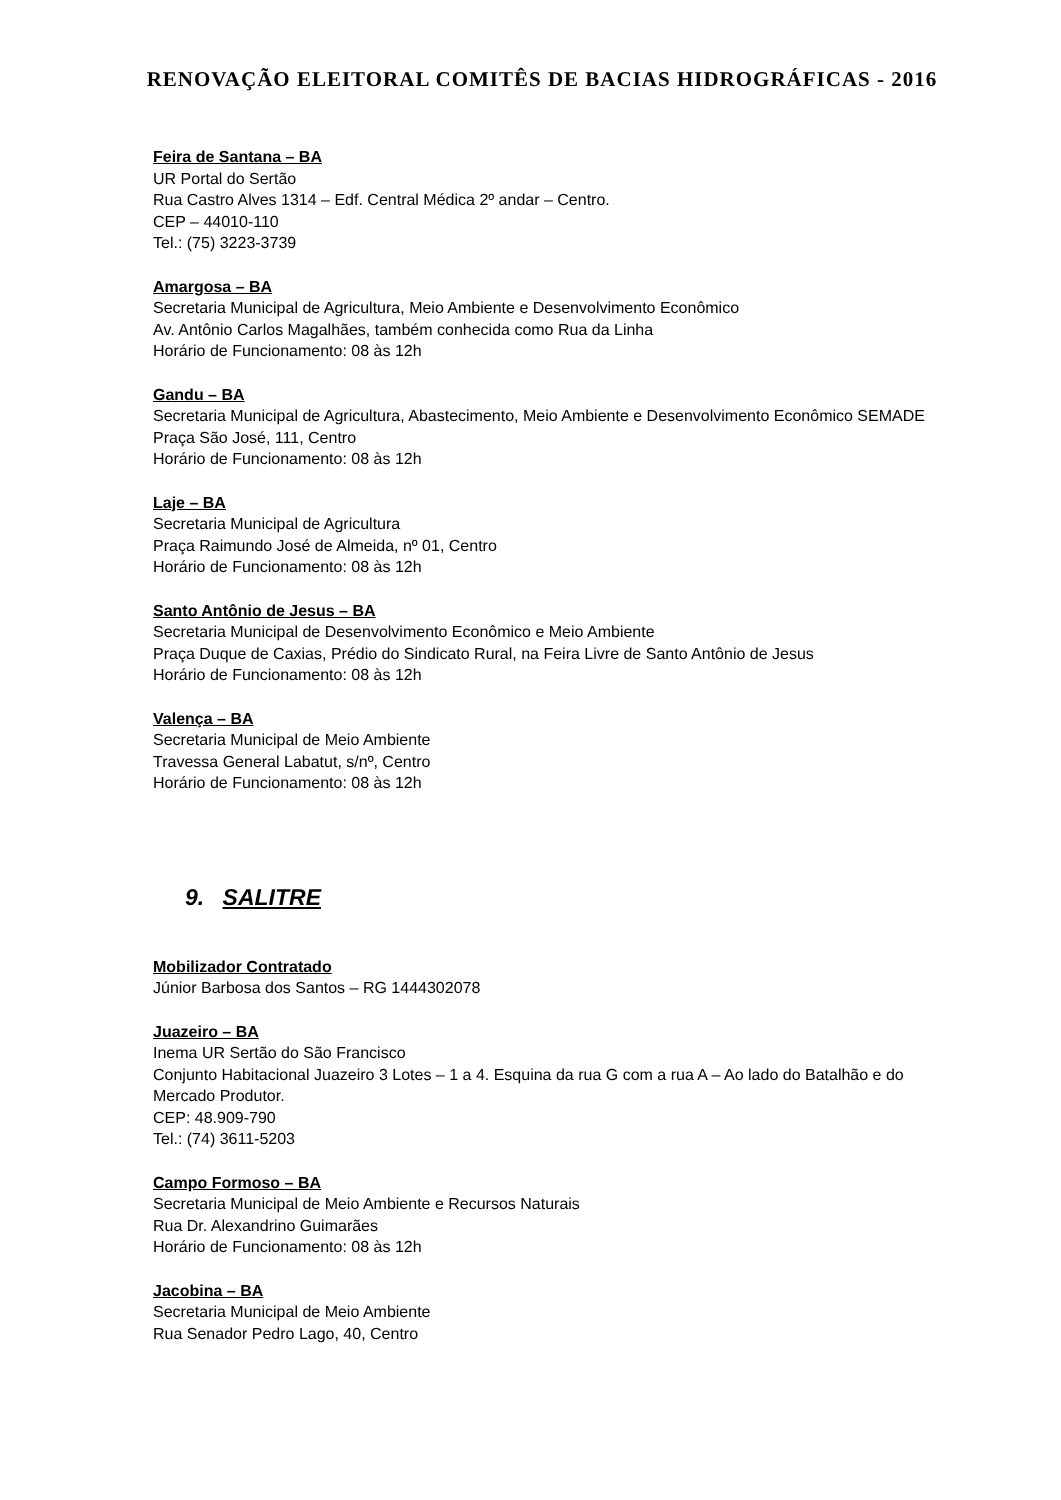RENOVAÇÃO ELEITORAL COMITÊS DE BACIAS HIDROGRÁFICAS - 2016
Feira de Santana – BA
UR Portal do Sertão
Rua Castro Alves 1314 – Edf. Central Médica 2º andar – Centro.
CEP – 44010-110
Tel.: (75) 3223-3739
Amargosa – BA
Secretaria Municipal de Agricultura, Meio Ambiente e Desenvolvimento Econômico
Av. Antônio Carlos Magalhães, também conhecida como Rua da Linha
Horário de Funcionamento: 08 às 12h
Gandu – BA
Secretaria Municipal de Agricultura, Abastecimento, Meio Ambiente e Desenvolvimento Econômico SEMADE
Praça São José, 111, Centro
Horário de Funcionamento: 08 às 12h
Laje – BA
Secretaria Municipal de Agricultura
Praça Raimundo José de Almeida, nº 01, Centro
Horário de Funcionamento: 08 às 12h
Santo Antônio de Jesus – BA
Secretaria Municipal de Desenvolvimento Econômico e Meio Ambiente
Praça Duque de Caxias, Prédio do Sindicato Rural, na Feira Livre de Santo Antônio de Jesus
Horário de Funcionamento: 08 às 12h
Valença – BA
Secretaria Municipal de Meio Ambiente
Travessa General Labatut, s/nº, Centro
Horário de Funcionamento: 08 às 12h
9. SALITRE
Mobilizador Contratado
Júnior Barbosa dos Santos – RG 1444302078
Juazeiro – BA
Inema UR Sertão do São Francisco
Conjunto Habitacional Juazeiro 3 Lotes – 1 a 4. Esquina da rua G com a rua A – Ao lado do Batalhão e do Mercado Produtor.
CEP: 48.909-790
Tel.: (74) 3611-5203
Campo Formoso – BA
Secretaria Municipal de Meio Ambiente e Recursos Naturais
Rua Dr. Alexandrino Guimarães
Horário de Funcionamento: 08 às 12h
Jacobina – BA
Secretaria Municipal de Meio Ambiente
Rua Senador Pedro Lago, 40, Centro